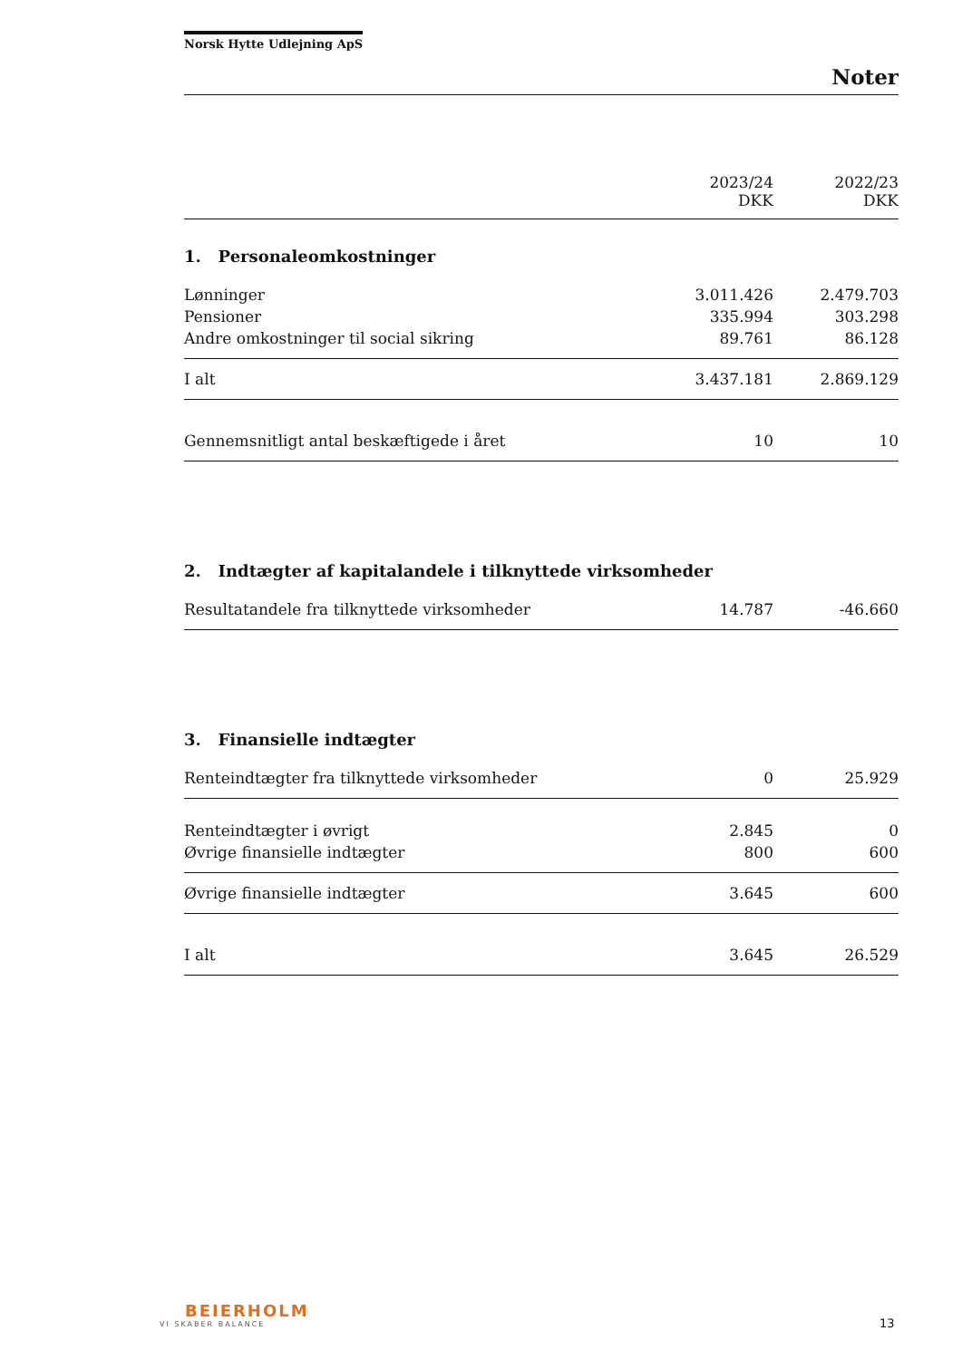Norsk Hytte Udlejning ApS
Noter
| | 2023/24 DKK | 2022/23 DKK |
| --- | --- | --- |
| 1. Personaleomkostninger | | |
| Lønninger | 3.011.426 | 2.479.703 |
| Pensioner | 335.994 | 303.298 |
| Andre omkostninger til social sikring | 89.761 | 86.128 |
| I alt | 3.437.181 | 2.869.129 |
| Gennemsnitligt antal beskæftigede i året | 10 | 10 |
| 2. Indtægter af kapitalandele i tilknyttede virksomheder | | |
| Resultatandele fra tilknyttede virksomheder | 14.787 | -46.660 |
| 3. Finansielle indtægter | | |
| Renteindtægter fra tilknyttede virksomheder | 0 | 25.929 |
| Renteindtægter i øvrigt | 2.845 | 0 |
| Øvrige finansielle indtægter | 800 | 600 |
| Øvrige finansielle indtægter | 3.645 | 600 |
| I alt | 3.645 | 26.529 |
BEIERHOLM
VI SKABER BALANCE
13